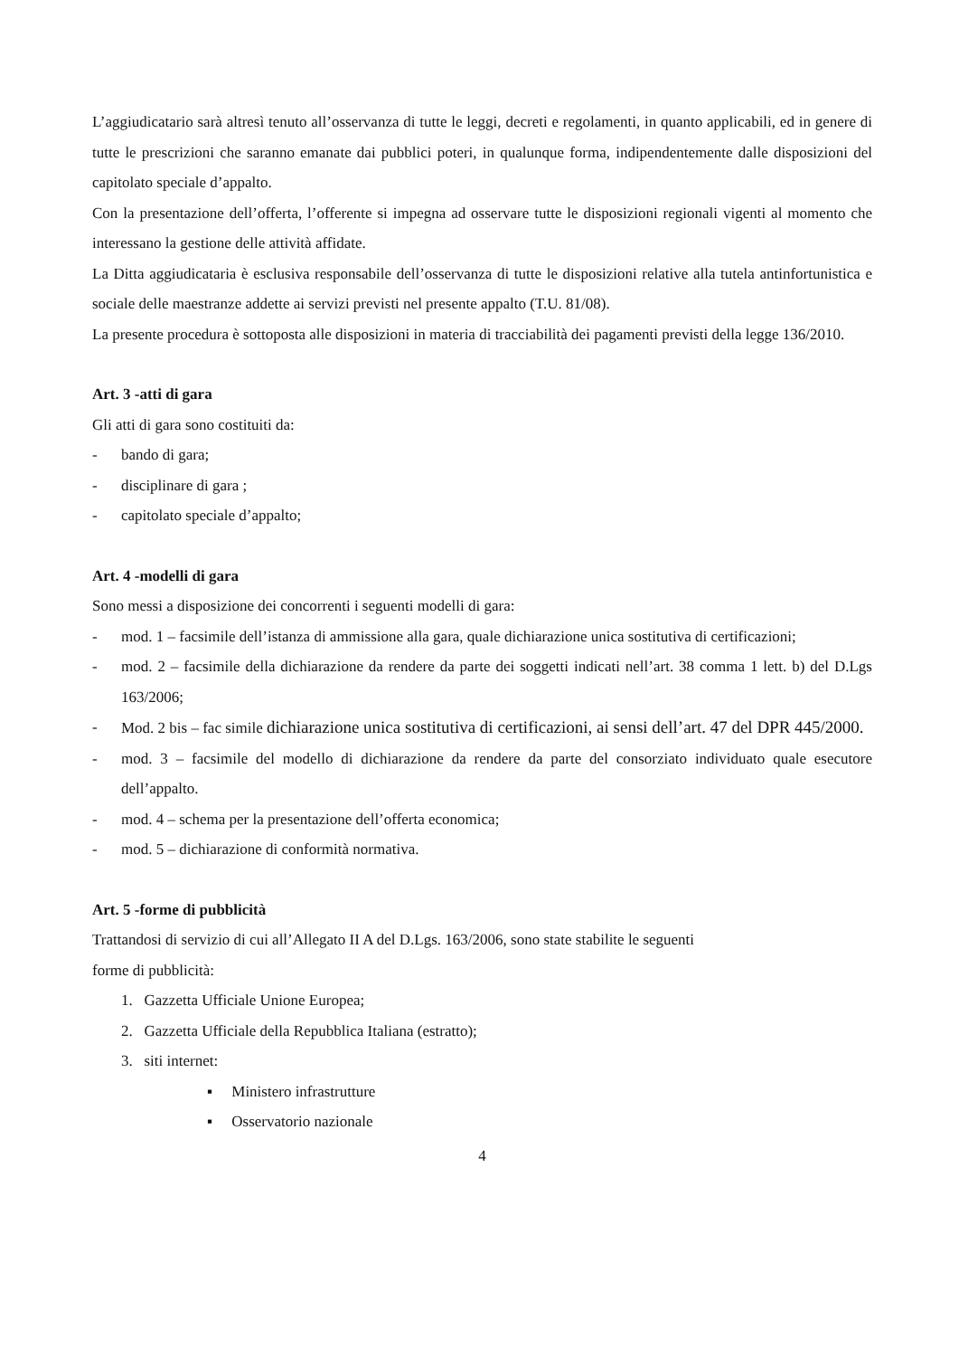L’aggiudicatario sarà altresì tenuto all’osservanza di tutte le leggi, decreti e regolamenti, in quanto applicabili, ed in genere di tutte le prescrizioni che saranno emanate dai pubblici poteri, in qualunque forma, indipendentemente dalle disposizioni del capitolato speciale d’appalto.
Con la presentazione dell’offerta, l’offerente si impegna ad osservare tutte le disposizioni regionali vigenti al momento che interessano la gestione delle attività affidate.
La Ditta aggiudicataria è esclusiva responsabile dell’osservanza di tutte le disposizioni relative alla tutela antinfortunistica e sociale delle maestranze addette ai servizi previsti nel presente appalto (T.U. 81/08).
La presente procedura è sottoposta alle disposizioni in materia di tracciabilità dei pagamenti previsti della legge 136/2010.
Art. 3 -atti di gara
Gli atti di gara sono costituiti da:
- bando di gara;
- disciplinare di gara ;
- capitolato speciale d’appalto;
Art. 4 -modelli di gara
Sono messi a disposizione dei concorrenti i seguenti modelli di gara:
- mod. 1 – facsimile dell’istanza di ammissione alla gara, quale dichiarazione unica sostitutiva di certificazioni;
- mod. 2 – facsimile della dichiarazione da rendere da parte dei soggetti indicati nell’art. 38 comma 1 lett. b) del D.Lgs 163/2006;
- Mod. 2 bis – fac simile dichiarazione unica sostitutiva di certificazioni, ai sensi dell’art. 47 del DPR 445/2000.
- mod. 3 – facsimile del modello di dichiarazione da rendere da parte del consorziato individuato quale esecutore dell’appalto.
- mod. 4 – schema per la presentazione dell’offerta economica;
- mod. 5 – dichiarazione di conformità normativa.
Art. 5 -forme di pubblicità
Trattandosi di servizio di cui all’Allegato II A del D.Lgs. 163/2006, sono state stabilite le seguenti
forme di pubblicità:
1. Gazzetta Ufficiale Unione Europea;
2. Gazzetta Ufficiale della Repubblica Italiana (estratto);
3. siti internet:
▪ Ministero infrastrutture
▪ Osservatorio nazionale
4